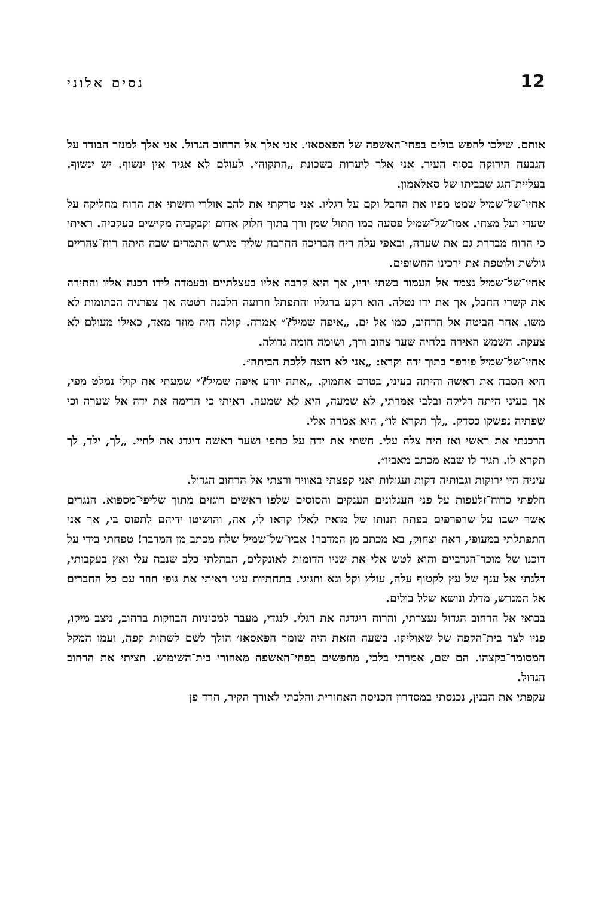12 נסים אלוני
אותם. שילכו לחפש בולים בפחי־האשפה של הפאסאז׳. אני אלך אל הרחוב הגדול. אני אלך למנזר הבודד על הגבעה הירוקה בסוף העיר. אני אלך ליערות בשכונת „התקוה״. לעולם לא אגיד אין ינשוף. יש ינשוף. בעליית־הגג שבביתו של סאלאמון.
אחיו־של־שמיל שמט מפיו את החבל וקם על רגליו. אני טרקתי את להב אולרי וחשתי את הרוח מחליקה על שערי ועל מצחי. אמו־של־שמיל פסעה כמו חתול שמן ורך בתוך חלוק אדום וקבקביה מקישים בעקביה. ראיתי כי הרוח מבדרת גם את שערה, ובאפי עלה ריח הבריכה החרבה שליד מגרש התמרים שבה היתה רוח־צהריים גולשת ולוטפת את ירכינו החשופים.
אחיו־של־שמיל נצמד אל העמוד בשתי ידיו, אך היא קרבה אליו בעצלתיים ובעמדה לידו רכנה אליו והתירה את קשרי החבל, אך את ידו נטלה. הוא רקע ברגליו והתפתל וזרועה הלבנה רטטה אך צפרניה הכתומות לא משו. אחר הביטה אל הרחוב, כמו אל ים. „איפה שמיל?״ אמרה. קולה היה מוזר מאד, כאילו מעולם לא צעקה. השמש האירה בלחיה שער צהוב ורך, ושומה חומה גדולה.
אחיו־של־שמיל פירפר בתוך ידה וקרא: „אני לא רוצה ללכת הביתה״.
היא הסבה את ראשה והיתה בעיני, בטרם אחמוק. „אתה יודע איפה שמיל?״ שמעתי את קולי נמלט מפי, אך בעיני היתה דליקה ובלבי אמרתי, לא שמעה, היא לא שמעה. ראיתי כי הרימה את ידה אל שערה וכי שפתיה נפשקו כסדק. „לך תקרא לו״, היא אמרה אלי.
הרכנתי את ראשי ואז היה צלה עלי. חשתי את ידה על כתפי ושער ראשה דיגדג את לחיי. „לך, ילד, לך תקרא לו. תגיד לו שבא מכתב מאביו״.
עיניה היו ירוקות וגבותיה דקות ועגולות ואני קפצתי באוויר ורצתי אל הרחוב הגדול.
חלפתי כרוח־זלעפות על פני העגלונים הענקים והסוסים שלפו ראשים רוגזים מתוך שליפי־מספוא. הנגרים אשר ישבו על שרפרפים בפתח חנותו של מואיז לאלו קראו לי, אה, והושיטו ידיהם לתפוס בי, אך אני התפתלתי במעופי, דאה וצחוק, בא מכתב מן המדבר! אביו־של־שמיל שלח מכתב מן המדבר! טפחתי בידי על דוכנו של מוכר־הגרביים והוא לטש אלי את שניו הדומות לאונקלים, הבהלתי כלב שנבח עלי ואץ בעקבותי, דלגתי אל ענף של עץ לקטוף עלה, עולץ וקל וגא וחגיגי. בתחתיות עיני ראיתי את גופי חוזר עם כל החברים אל המגרש, מדלג ונושא שלל בולים.
בבואי אל הרחוב הגדול נעצרתי, והרוח דיגדגה את רגלי. לנגדי, מעבר למכוניות הבוזקות ברחוב, ניצב מיקו, פניו לצד בית־הקפה של שאוליקו. בשעה הזאת היה שומר הפאסאז׳ הולך לשם לשתות קפה, ועמו המקל המסומר־בקצהו. הם שם, אמרתי בלבי, מחפשים בפחי־האשפה מאחורי בית־השימוש. חציתי את הרחוב הגדול.
עקפתי את הבנין, נכנסתי במסדרון הכניסה האחורית והלכתי לאורך הקיר, חרד פן